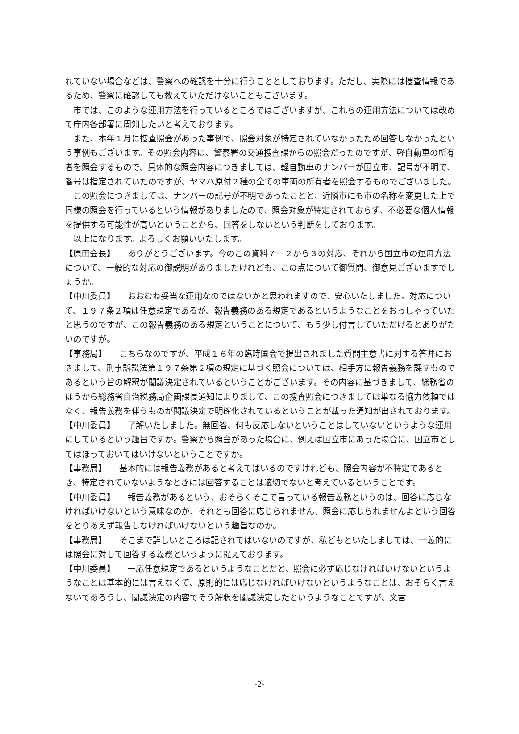れていない場合などは、警察への確認を十分に行うこととしております。ただし、実際には捜査情報であるため、警察に確認しても教えていただけないこともございます。
市では、このような運用方法を行っているところではございますが、これらの運用方法については改めて庁内各部署に周知したいと考えております。
また、本年１月に捜査照会があった事例で、照会対象が特定されていなかったため回答しなかったという事例もございます。その照会内容は、警察署の交通捜査課からの照会だったのですが、軽自動車の所有者を照会するもので、具体的な照会内容につきましては、軽自動車のナンバーが国立市、記号が不明で、番号は指定されていたのですが、ヤマハ原付２種の全ての車両の所有者を照会するものでございました。
この照会につきましては、ナンバーの記号が不明であったことと、近隣市にも市の名称を変更した上で同様の照会を行っているという情報がありましたので、照会対象が特定されておらず、不必要な個人情報を提供する可能性が高いということから、回答をしないという判断をしております。
以上になります。よろしくお願いいたします。
【原田会長】　　ありがとうございます。今のこの資料７－２から３の対応、それから国立市の運用方法について、一般的な対応の御説明がありましたけれども、この点について御質問、御意見ございますでしょうか。
【中川委員】　　おおむね妥当な運用なのではないかと思われますので、安心いたしました。対応について、１９７条２項は任意規定であるが、報告義務のある規定であるというようなことをおっしゃっていたと思うのですが、この報告義務のある規定ということについて、もう少し付言していただけるとありがたいのですが。
【事務局】　　こちらなのですが、平成１６年の臨時国会で提出されました質問主意書に対する答弁におきまして、刑事訴訟法第１９７条第２項の規定に基づく照会については、相手方に報告義務を課すものであるという旨の解釈が閣議決定されているということがございます。その内容に基づきまして、総務省のほうから総務省自治税務局企画課長通知によりまして、この捜査照会につきましては単なる協力依頼ではなく、報告義務を伴うものが閣議決定で明確化されているということが載った通知が出されております。
【中川委員】　　了解いたしました。無回答、何も反応しないということはしていないというような運用にしているという趣旨ですか。警察から照会があった場合に、例えば国立市にあった場合に、国立市としてはほっておいてはいけないということですか。
【事務局】　　基本的には報告義務があると考えてはいるのですけれども、照会内容が不特定であるとき、特定されていないようなときには回答することは適切でないと考えているということです。
【中川委員】　　報告義務があるという、おそらくそこで言っている報告義務というのは、回答に応じなければいけないという意味なのか、それとも回答に応じられません、照会に応じられませんよという回答をとりあえず報告しなければいけないという趣旨なのか。
【事務局】　　そこまで詳しいところは記されてはいないのですが、私どもといたしましては、一義的には照会に対して回答する義務というように捉えております。
【中川委員】　　一応任意規定であるというようなことだと、照会に必ず応じなければいけないというようなことは基本的には言えなくて、原則的には応じなければいけないというようなことは、おそらく言えないであろうし、閣議決定の内容でそう解釈を閣議決定したというようなことですが、文言
-2-